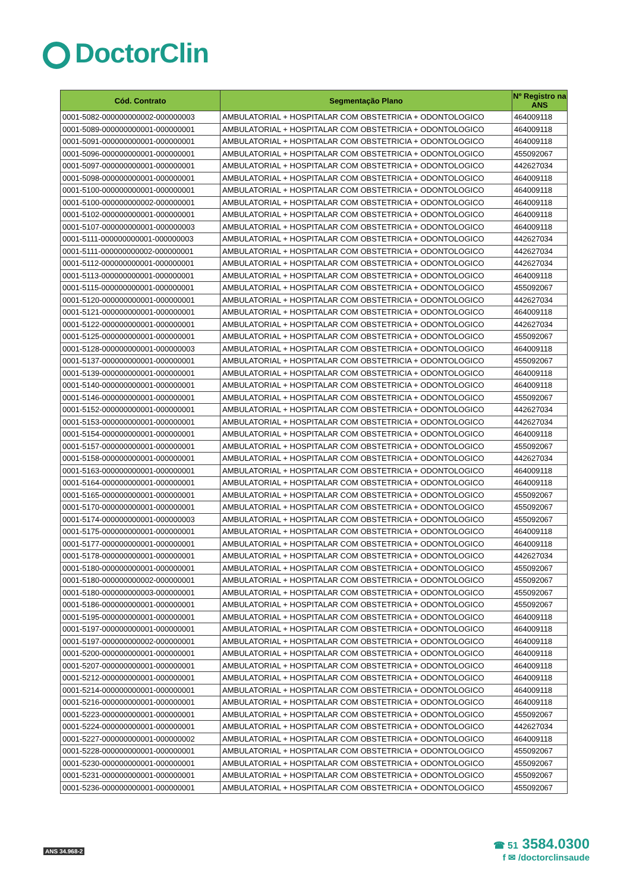DoctorClin
| Cód. Contrato | Segmentação Plano | Nº Registro na ANS |
| --- | --- | --- |
| 0001-5082-000000000002-000000003 | AMBULATORIAL + HOSPITALAR COM OBSTETRICIA + ODONTOLOGICO | 464009118 |
| 0001-5089-000000000001-000000001 | AMBULATORIAL + HOSPITALAR COM OBSTETRICIA + ODONTOLOGICO | 464009118 |
| 0001-5091-000000000001-000000001 | AMBULATORIAL + HOSPITALAR COM OBSTETRICIA + ODONTOLOGICO | 464009118 |
| 0001-5096-000000000001-000000001 | AMBULATORIAL + HOSPITALAR COM OBSTETRICIA + ODONTOLOGICO | 455092067 |
| 0001-5097-000000000001-000000001 | AMBULATORIAL + HOSPITALAR COM OBSTETRICIA + ODONTOLOGICO | 442627034 |
| 0001-5098-000000000001-000000001 | AMBULATORIAL + HOSPITALAR COM OBSTETRICIA + ODONTOLOGICO | 464009118 |
| 0001-5100-000000000001-000000001 | AMBULATORIAL + HOSPITALAR COM OBSTETRICIA + ODONTOLOGICO | 464009118 |
| 0001-5100-000000000002-000000001 | AMBULATORIAL + HOSPITALAR COM OBSTETRICIA + ODONTOLOGICO | 464009118 |
| 0001-5102-000000000001-000000001 | AMBULATORIAL + HOSPITALAR COM OBSTETRICIA + ODONTOLOGICO | 464009118 |
| 0001-5107-000000000001-000000003 | AMBULATORIAL + HOSPITALAR COM OBSTETRICIA + ODONTOLOGICO | 464009118 |
| 0001-5111-000000000001-000000003 | AMBULATORIAL + HOSPITALAR COM OBSTETRICIA + ODONTOLOGICO | 442627034 |
| 0001-5111-000000000002-000000001 | AMBULATORIAL + HOSPITALAR COM OBSTETRICIA + ODONTOLOGICO | 442627034 |
| 0001-5112-000000000001-000000001 | AMBULATORIAL + HOSPITALAR COM OBSTETRICIA + ODONTOLOGICO | 442627034 |
| 0001-5113-000000000001-000000001 | AMBULATORIAL + HOSPITALAR COM OBSTETRICIA + ODONTOLOGICO | 464009118 |
| 0001-5115-000000000001-000000001 | AMBULATORIAL + HOSPITALAR COM OBSTETRICIA + ODONTOLOGICO | 455092067 |
| 0001-5120-000000000001-000000001 | AMBULATORIAL + HOSPITALAR COM OBSTETRICIA + ODONTOLOGICO | 442627034 |
| 0001-5121-000000000001-000000001 | AMBULATORIAL + HOSPITALAR COM OBSTETRICIA + ODONTOLOGICO | 464009118 |
| 0001-5122-000000000001-000000001 | AMBULATORIAL + HOSPITALAR COM OBSTETRICIA + ODONTOLOGICO | 442627034 |
| 0001-5125-000000000001-000000001 | AMBULATORIAL + HOSPITALAR COM OBSTETRICIA + ODONTOLOGICO | 455092067 |
| 0001-5128-000000000001-000000003 | AMBULATORIAL + HOSPITALAR COM OBSTETRICIA + ODONTOLOGICO | 464009118 |
| 0001-5137-000000000001-000000001 | AMBULATORIAL + HOSPITALAR COM OBSTETRICIA + ODONTOLOGICO | 455092067 |
| 0001-5139-000000000001-000000001 | AMBULATORIAL + HOSPITALAR COM OBSTETRICIA + ODONTOLOGICO | 464009118 |
| 0001-5140-000000000001-000000001 | AMBULATORIAL + HOSPITALAR COM OBSTETRICIA + ODONTOLOGICO | 464009118 |
| 0001-5146-000000000001-000000001 | AMBULATORIAL + HOSPITALAR COM OBSTETRICIA + ODONTOLOGICO | 455092067 |
| 0001-5152-000000000001-000000001 | AMBULATORIAL + HOSPITALAR COM OBSTETRICIA + ODONTOLOGICO | 442627034 |
| 0001-5153-000000000001-000000001 | AMBULATORIAL + HOSPITALAR COM OBSTETRICIA + ODONTOLOGICO | 442627034 |
| 0001-5154-000000000001-000000001 | AMBULATORIAL + HOSPITALAR COM OBSTETRICIA + ODONTOLOGICO | 464009118 |
| 0001-5157-000000000001-000000001 | AMBULATORIAL + HOSPITALAR COM OBSTETRICIA + ODONTOLOGICO | 455092067 |
| 0001-5158-000000000001-000000001 | AMBULATORIAL + HOSPITALAR COM OBSTETRICIA + ODONTOLOGICO | 442627034 |
| 0001-5163-000000000001-000000001 | AMBULATORIAL + HOSPITALAR COM OBSTETRICIA + ODONTOLOGICO | 464009118 |
| 0001-5164-000000000001-000000001 | AMBULATORIAL + HOSPITALAR COM OBSTETRICIA + ODONTOLOGICO | 464009118 |
| 0001-5165-000000000001-000000001 | AMBULATORIAL + HOSPITALAR COM OBSTETRICIA + ODONTOLOGICO | 455092067 |
| 0001-5170-000000000001-000000001 | AMBULATORIAL + HOSPITALAR COM OBSTETRICIA + ODONTOLOGICO | 455092067 |
| 0001-5174-000000000001-000000003 | AMBULATORIAL + HOSPITALAR COM OBSTETRICIA + ODONTOLOGICO | 455092067 |
| 0001-5175-000000000001-000000001 | AMBULATORIAL + HOSPITALAR COM OBSTETRICIA + ODONTOLOGICO | 464009118 |
| 0001-5177-000000000001-000000001 | AMBULATORIAL + HOSPITALAR COM OBSTETRICIA + ODONTOLOGICO | 464009118 |
| 0001-5178-000000000001-000000001 | AMBULATORIAL + HOSPITALAR COM OBSTETRICIA + ODONTOLOGICO | 442627034 |
| 0001-5180-000000000001-000000001 | AMBULATORIAL + HOSPITALAR COM OBSTETRICIA + ODONTOLOGICO | 455092067 |
| 0001-5180-000000000002-000000001 | AMBULATORIAL + HOSPITALAR COM OBSTETRICIA + ODONTOLOGICO | 455092067 |
| 0001-5180-000000000003-000000001 | AMBULATORIAL + HOSPITALAR COM OBSTETRICIA + ODONTOLOGICO | 455092067 |
| 0001-5186-000000000001-000000001 | AMBULATORIAL + HOSPITALAR COM OBSTETRICIA + ODONTOLOGICO | 455092067 |
| 0001-5195-000000000001-000000001 | AMBULATORIAL + HOSPITALAR COM OBSTETRICIA + ODONTOLOGICO | 464009118 |
| 0001-5197-000000000001-000000001 | AMBULATORIAL + HOSPITALAR COM OBSTETRICIA + ODONTOLOGICO | 464009118 |
| 0001-5197-000000000002-000000001 | AMBULATORIAL + HOSPITALAR COM OBSTETRICIA + ODONTOLOGICO | 464009118 |
| 0001-5200-000000000001-000000001 | AMBULATORIAL + HOSPITALAR COM OBSTETRICIA + ODONTOLOGICO | 464009118 |
| 0001-5207-000000000001-000000001 | AMBULATORIAL + HOSPITALAR COM OBSTETRICIA + ODONTOLOGICO | 464009118 |
| 0001-5212-000000000001-000000001 | AMBULATORIAL + HOSPITALAR COM OBSTETRICIA + ODONTOLOGICO | 464009118 |
| 0001-5214-000000000001-000000001 | AMBULATORIAL + HOSPITALAR COM OBSTETRICIA + ODONTOLOGICO | 464009118 |
| 0001-5216-000000000001-000000001 | AMBULATORIAL + HOSPITALAR COM OBSTETRICIA + ODONTOLOGICO | 464009118 |
| 0001-5223-000000000001-000000001 | AMBULATORIAL + HOSPITALAR COM OBSTETRICIA + ODONTOLOGICO | 455092067 |
| 0001-5224-000000000001-000000001 | AMBULATORIAL + HOSPITALAR COM OBSTETRICIA + ODONTOLOGICO | 442627034 |
| 0001-5227-000000000001-000000002 | AMBULATORIAL + HOSPITALAR COM OBSTETRICIA + ODONTOLOGICO | 464009118 |
| 0001-5228-000000000001-000000001 | AMBULATORIAL + HOSPITALAR COM OBSTETRICIA + ODONTOLOGICO | 455092067 |
| 0001-5230-000000000001-000000001 | AMBULATORIAL + HOSPITALAR COM OBSTETRICIA + ODONTOLOGICO | 455092067 |
| 0001-5231-000000000001-000000001 | AMBULATORIAL + HOSPITALAR COM OBSTETRICIA + ODONTOLOGICO | 455092067 |
| 0001-5236-000000000001-000000001 | AMBULATORIAL + HOSPITALAR COM OBSTETRICIA + ODONTOLOGICO | 455092067 |
ANS 34.968-2
☎ 51 3584.0300
f ✉ /doctorclinsaude